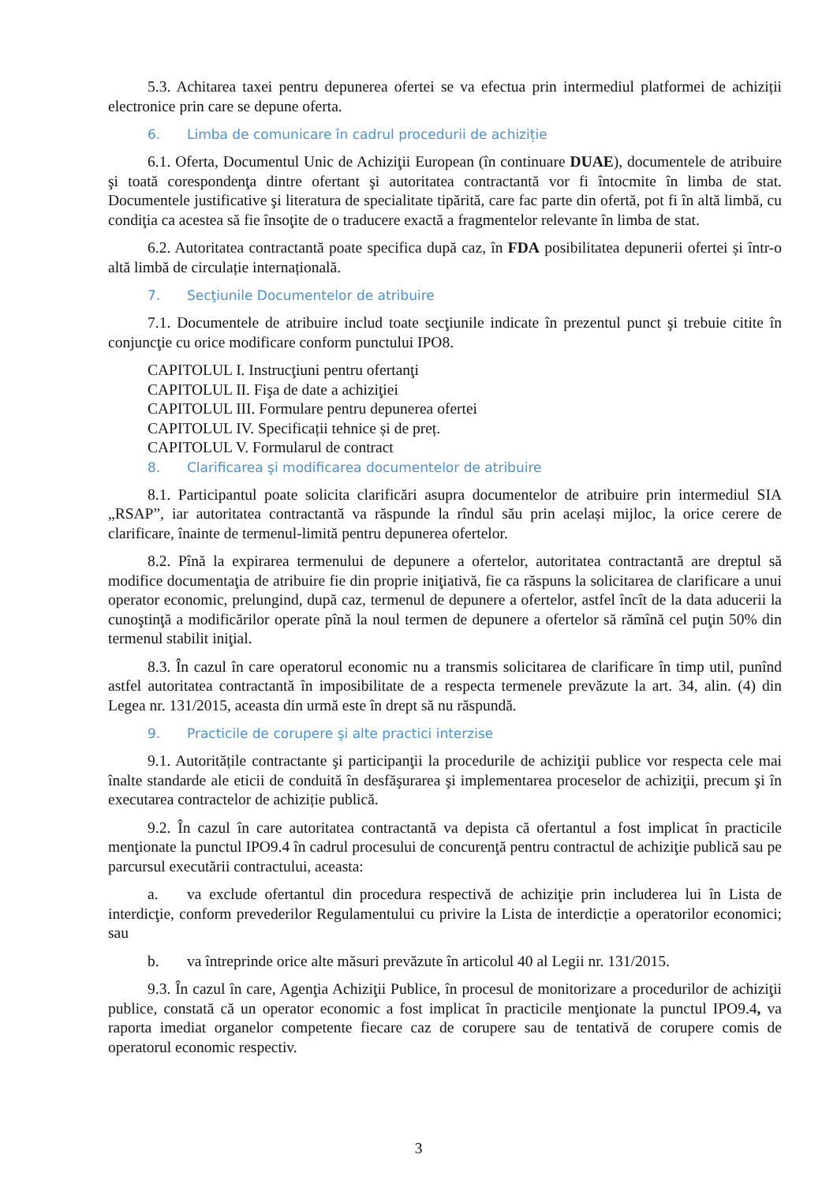5.3. Achitarea taxei pentru depunerea ofertei se va efectua prin intermediul platformei de achiziții electronice prin care se depune oferta.
6. Limba de comunicare în cadrul procedurii de achiziție
6.1. Oferta, Documentul Unic de Achiziţii European (în continuare DUAE), documentele de atribuire şi toată corespondenţa dintre ofertant şi autoritatea contractantă vor fi întocmite în limba de stat. Documentele justificative şi literatura de specialitate tipărită, care fac parte din ofertă, pot fi în altă limbă, cu condiţia ca acestea să fie însoţite de o traducere exactă a fragmentelor relevante în limba de stat.
6.2. Autoritatea contractantă poate specifica după caz, în FDA posibilitatea depunerii ofertei și într-o altă limbă de circulație internațională.
7. Secţiunile Documentelor de atribuire
7.1. Documentele de atribuire includ toate secţiunile indicate în prezentul punct şi trebuie citite în conjuncţie cu orice modificare conform punctului IPO8.
CAPITOLUL I. Instrucţiuni pentru ofertanţi
CAPITOLUL II. Fişa de date a achiziţiei
CAPITOLUL III. Formulare pentru depunerea ofertei
CAPITOLUL IV. Specificații tehnice și de preț.
CAPITOLUL V. Formularul de contract
8. Clarificarea şi modificarea documentelor de atribuire
8.1. Participantul poate solicita clarificări asupra documentelor de atribuire prin intermediul SIA „RSAP”, iar autoritatea contractantă va răspunde la rîndul său prin același mijloc, la orice cerere de clarificare, înainte de termenul-limită pentru depunerea ofertelor.
8.2. Pînă la expirarea termenului de depunere a ofertelor, autoritatea contractantă are dreptul să modifice documentaţia de atribuire fie din proprie iniţiativă, fie ca răspuns la solicitarea de clarificare a unui operator economic, prelungind, după caz, termenul de depunere a ofertelor, astfel încît de la data aducerii la cunoştinţă a modificărilor operate pînă la noul termen de depunere a ofertelor să rămînă cel puţin 50% din termenul stabilit iniţial.
8.3. În cazul în care operatorul economic nu a transmis solicitarea de clarificare în timp util, punînd astfel autoritatea contractantă în imposibilitate de a respecta termenele prevăzute la art. 34, alin. (4) din Legea nr. 131/2015, aceasta din urmă este în drept să nu răspundă.
9. Practicile de corupere şi alte practici interzise
9.1. Autoritățile contractante şi participanţii la procedurile de achiziţii publice vor respecta cele mai înalte standarde ale eticii de conduită în desfăşurarea şi implementarea proceselor de achiziţii, precum şi în executarea contractelor de achiziție publică.
9.2. În cazul în care autoritatea contractantă va depista că ofertantul a fost implicat în practicile menţionate la punctul IPO9.4 în cadrul procesului de concurenţă pentru contractul de achiziţie publică sau pe parcursul executării contractului, aceasta:
a. va exclude ofertantul din procedura respectivă de achiziţie prin includerea lui în Lista de interdicţie, conform prevederilor Regulamentului cu privire la Lista de interdicție a operatorilor economici; sau
b. va întreprinde orice alte măsuri prevăzute în articolul 40 al Legii nr. 131/2015.
9.3. În cazul în care, Agenţia Achiziţii Publice, în procesul de monitorizare a procedurilor de achiziţii publice, constată că un operator economic a fost implicat în practicile menţionate la punctul IPO9.4, va raporta imediat organelor competente fiecare caz de corupere sau de tentativă de corupere comis de operatorul economic respectiv.
3